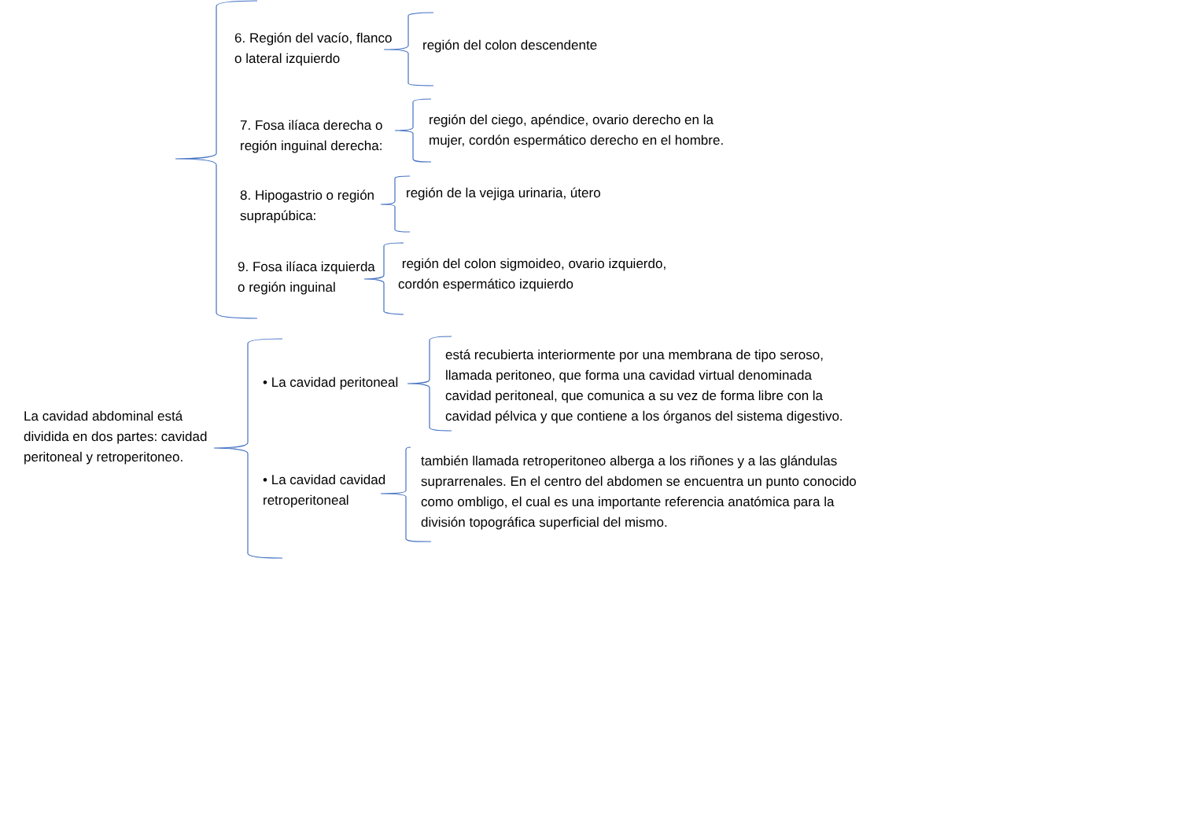6. Región del vacío, flanco
o lateral izquierdo
región del colon descendente
7. Fosa ilíaca derecha o
región inguinal derecha:
región del ciego, apéndice, ovario derecho en la
mujer, cordón espermático derecho en el hombre.
8. Hipogastrio o región
suprapúbica:
región de la vejiga urinaria, útero
9. Fosa ilíaca izquierda
o región inguinal
región del colon sigmoideo, ovario izquierdo,
cordón espermático izquierdo
La cavidad abdominal está
dividida en dos partes: cavidad
peritoneal y retroperitoneo.
• La cavidad peritoneal
está recubierta interiormente por una membrana de tipo seroso,
llamada peritoneo, que forma una cavidad virtual denominada
cavidad peritoneal, que comunica a su vez de forma libre con la
cavidad pélvica y que contiene a los órganos del sistema digestivo.
• La cavidad cavidad
retroperitoneal
también llamada retroperitoneo alberga a los riñones y a las glándulas
suprarrenales. En el centro del abdomen se encuentra un punto conocido
como ombligo, el cual es una importante referencia anatómica para la
división topográfica superficial del mismo.